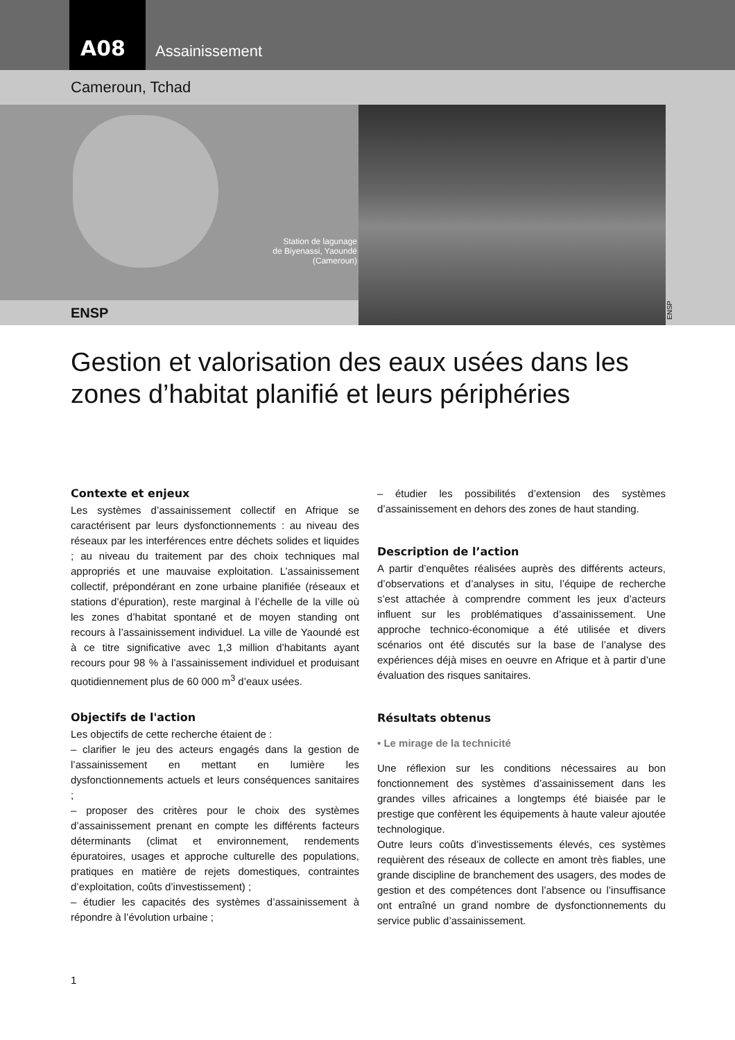A08
Assainissement
Cameroun, Tchad
Station de lagunage
de Biyenassi, Yaoundé
(Cameroun)
ENSP
ENSP
Gestion et valorisation des eaux usées dans les zones d’habitat planifié et leurs périphéries
Contexte et enjeux
Les systèmes d’assainissement collectif en Afrique se caractérisent par leurs dysfonctionnements : au niveau des réseaux par les interférences entre déchets solides et liquides ; au niveau du traitement par des choix techniques mal appropriés et une mauvaise exploitation. L’assainissement collectif, prépondérant en zone urbaine planifiée (réseaux et stations d’épuration), reste marginal à l’échelle de la ville où les zones d’habitat spontané et de moyen standing ont recours à l’assainissement individuel. La ville de Yaoundé est à ce titre significative avec 1,3 million d’habitants ayant recours pour 98 % à l’assainissement individuel et produisant quotidiennement plus de 60 000 m<sup>3</sup> d’eaux usées.
Objectifs de l'action
Les objectifs de cette recherche étaient de :
– clarifier le jeu des acteurs engagés dans la gestion de l’assainissement en mettant en lumière les dysfonctionnements actuels et leurs conséquences sanitaires ;
– proposer des critères pour le choix des systèmes d’assainissement prenant en compte les différents facteurs déterminants (climat et environnement, rendements épuratoires, usages et approche culturelle des populations, pratiques en matière de rejets domestiques, contraintes d’exploitation, coûts d’investissement) ;
– étudier les capacités des systèmes d’assainissement à répondre à l’évolution urbaine ;
– étudier les possibilités d’extension des systèmes d’assainissement en dehors des zones de haut standing.
Description de l’action
A partir d’enquêtes réalisées auprès des différents acteurs, d’observations et d’analyses in situ, l’équipe de recherche s’est attachée à comprendre comment les jeux d’acteurs influent sur les problématiques d’assainissement. Une approche technico-économique a été utilisée et divers scénarios ont été discutés sur la base de l’analyse des expériences déjà mises en oeuvre en Afrique et à partir d’une évaluation des risques sanitaires.
Résultats obtenus
• Le mirage de la technicité
Une réflexion sur les conditions nécessaires au bon fonctionnement des systèmes d’assainissement dans les grandes villes africaines a longtemps été biaisée par le prestige que confèrent les équipements à haute valeur ajoutée technologique.
Outre leurs coûts d’investissements élevés, ces systèmes requièrent des réseaux de collecte en amont très fiables, une grande discipline de branchement des usagers, des modes de gestion et des compétences dont l’absence ou l’insuffisance ont entraîné un grand nombre de dysfonctionnements du service public d’assainissement.
1